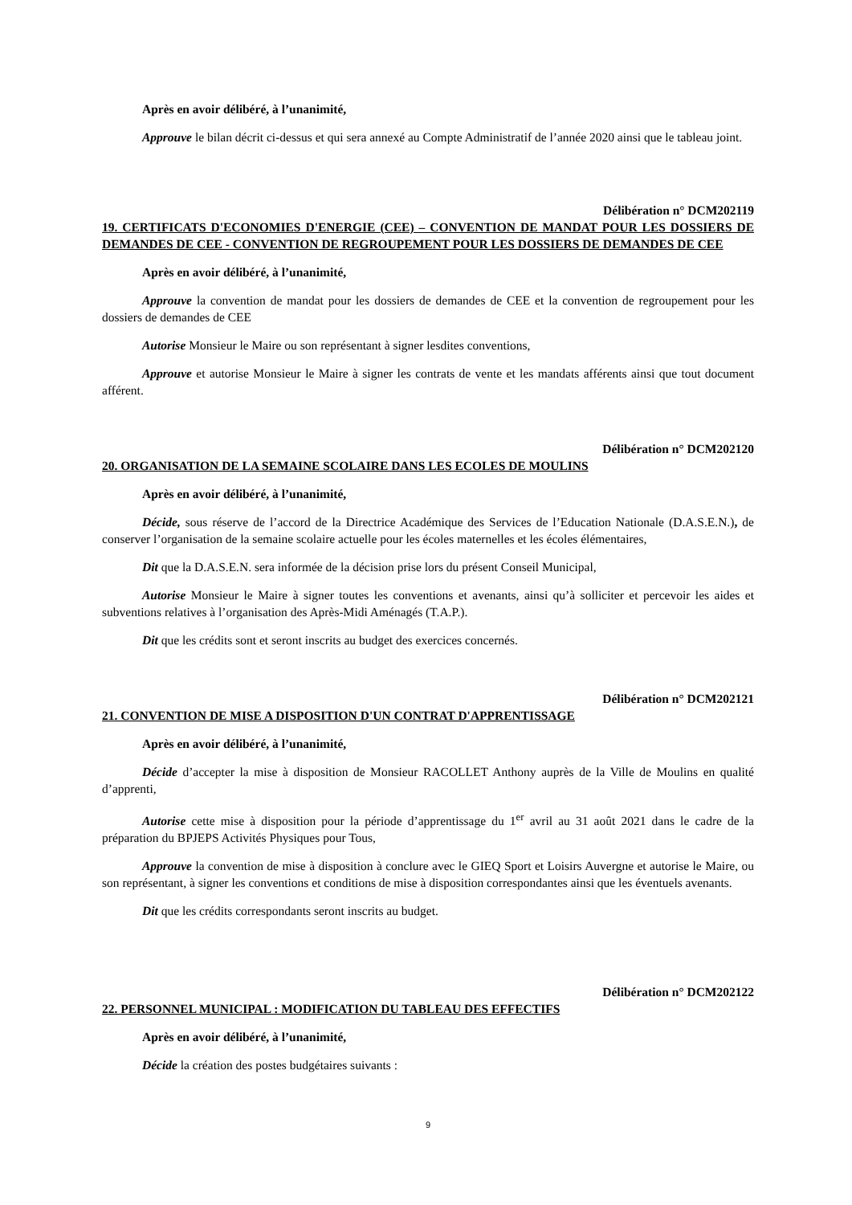Après en avoir délibéré, à l’unanimité,
Approuve le bilan décrit ci-dessus et qui sera annexé au Compte Administratif de l’année 2020 ainsi que le tableau joint.
Délibération n° DCM202119
19. CERTIFICATS D'ECONOMIES D'ENERGIE (CEE) – CONVENTION DE MANDAT POUR LES DOSSIERS DE DEMANDES DE CEE - CONVENTION DE REGROUPEMENT POUR LES DOSSIERS DE DEMANDES DE CEE
Après en avoir délibéré, à l’unanimité,
Approuve la convention de mandat pour les dossiers de demandes de CEE et la convention de regroupement pour les dossiers de demandes de CEE
Autorise Monsieur le Maire ou son représentant à signer lesdites conventions,
Approuve et autorise Monsieur le Maire à signer les contrats de vente et les mandats afférents ainsi que tout document afférent.
Délibération n° DCM202120
20. ORGANISATION DE LA SEMAINE SCOLAIRE DANS LES ECOLES DE MOULINS
Après en avoir délibéré, à l’unanimité,
Décide, sous réserve de l’accord de la Directrice Académique des Services de l’Education Nationale (D.A.S.E.N.), de conserver l’organisation de la semaine scolaire actuelle pour les écoles maternelles et les écoles élémentaires,
Dit que la D.A.S.E.N. sera informée de la décision prise lors du présent Conseil Municipal,
Autorise Monsieur le Maire à signer toutes les conventions et avenants, ainsi qu’à solliciter et percevoir les aides et subventions relatives à l’organisation des Après-Midi Aménagés (T.A.P.).
Dit que les crédits sont et seront inscrits au budget des exercices concernés.
Délibération n° DCM202121
21. CONVENTION DE MISE A DISPOSITION D'UN CONTRAT D'APPRENTISSAGE
Après en avoir délibéré, à l’unanimité,
Décide d’accepter la mise à disposition de Monsieur RACOLLET Anthony auprès de la Ville de Moulins en qualité d’apprenti,
Autorise cette mise à disposition pour la période d’apprentissage du 1<sup>er</sup> avril au 31 août 2021 dans le cadre de la préparation du BPJEPS Activités Physiques pour Tous,
Approuve la convention de mise à disposition à conclure avec le GIEQ Sport et Loisirs Auvergne et autorise le Maire, ou son représentant, à signer les conventions et conditions de mise à disposition correspondantes ainsi que les éventuels avenants.
Dit que les crédits correspondants seront inscrits au budget.
Délibération n° DCM202122
22. PERSONNEL MUNICIPAL : MODIFICATION DU TABLEAU DES EFFECTIFS
Après en avoir délibéré, à l’unanimité,
Décide la création des postes budgétaires suivants :
9